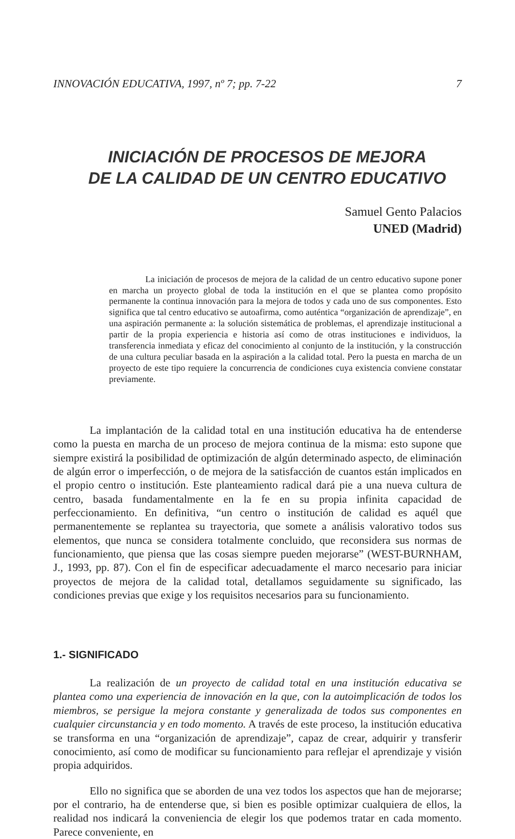INNOVACIÓN EDUCATIVA, 1997, nº 7; pp. 7-22 7
INICIACIÓN DE PROCESOS DE MEJORA
DE LA CALIDAD DE UN CENTRO EDUCATIVO
Samuel Gento Palacios
UNED (Madrid)
La iniciación de procesos de mejora de la calidad de un centro educativo supone poner en marcha un proyecto global de toda la institución en el que se plantea como propósito permanente la continua innovación para la mejora de todos y cada uno de sus componentes. Esto significa que tal centro educativo se autoafirma, como auténtica “organización de aprendizaje”, en una aspiración permanente a: la solución sistemática de problemas, el aprendizaje institucional a partir de la propia experiencia e historia así como de otras instituciones e individuos, la transferencia inmediata y eficaz del conocimiento al conjunto de la institución, y la construcción de una cultura peculiar basada en la aspiración a la calidad total. Pero la puesta en marcha de un proyecto de este tipo requiere la concurrencia de condiciones cuya existencia conviene constatar previamente.
La implantación de la calidad total en una institución educativa ha de entenderse como la puesta en marcha de un proceso de mejora continua de la misma: esto supone que siempre existirá la posibilidad de optimización de algún determinado aspecto, de eliminación de algún error o imperfección, o de mejora de la satisfacción de cuantos están implicados en el propio centro o institución. Este planteamiento radical dará pie a una nueva cultura de centro, basada fundamentalmente en la fe en su propia infinita capacidad de perfeccionamiento. En definitiva, “un centro o institución de calidad es aquél que permanentemente se replantea su trayectoria, que somete a análisis valorativo todos sus elementos, que nunca se considera totalmente concluido, que reconsidera sus normas de funcionamiento, que piensa que las cosas siempre pueden mejorarse” (WEST-BURNHAM, J., 1993, pp. 87). Con el fin de especificar adecuadamente el marco necesario para iniciar proyectos de mejora de la calidad total, detallamos seguidamente su significado, las condiciones previas que exige y los requisitos necesarios para su funcionamiento.
1.- SIGNIFICADO
La realización de un proyecto de calidad total en una institución educativa se plantea como una experiencia de innovación en la que, con la autoimplicación de todos los miembros, se persigue la mejora constante y generalizada de todos sus componentes en cualquier circunstancia y en todo momento. A través de este proceso, la institución educativa se transforma en una “organización de aprendizaje”, capaz de crear, adquirir y transferir conocimiento, así como de modificar su funcionamiento para reflejar el aprendizaje y visión propia adquiridos.
Ello no significa que se aborden de una vez todos los aspectos que han de mejorarse; por el contrario, ha de entenderse que, si bien es posible optimizar cualquiera de ellos, la realidad nos indicará la conveniencia de elegir los que podemos tratar en cada momento. Parece conveniente, en